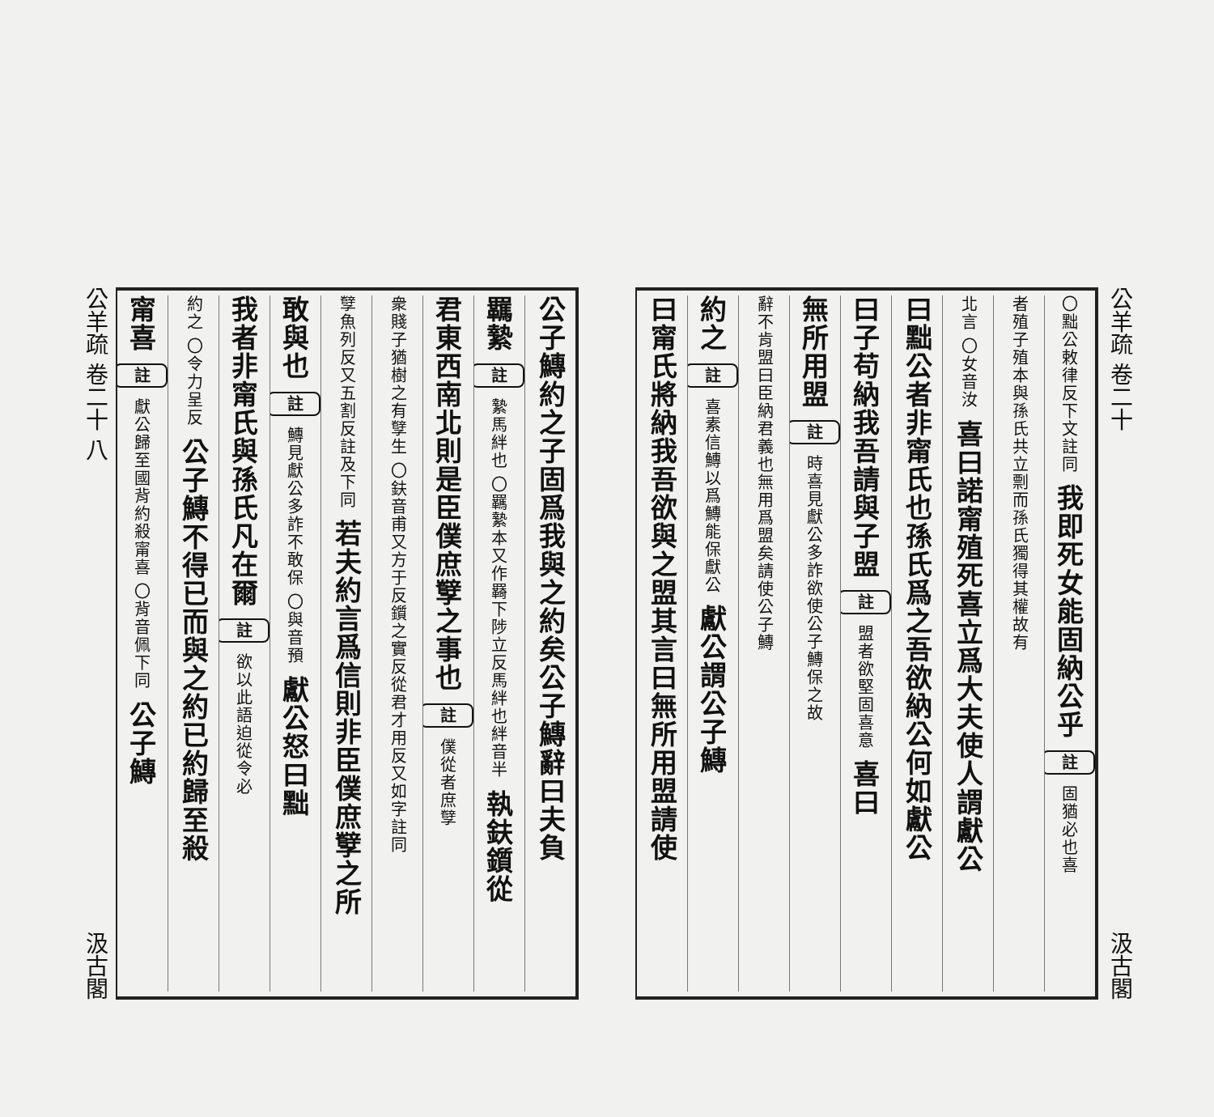公羊疏 卷二十 汲古閣
〇黜公敕律反下文註同 我即死女能固納公乎 註 固猶必也喜
者殖子殖本與孫氏共立剽而孫氏獨得其權故有
北言 〇女音汝 喜曰諾甯殖死喜立爲大夫使人謂獻公
曰黜公者非甯氏也孫氏爲之吾欲納公何如獻公
曰子苟納我吾請與子盟 註 盟者欲堅固喜意 喜曰
無所用盟 註 時喜見獻公多詐欲使公子鱄保之故
辭不肯盟曰臣納君義也無用爲盟矣請使公子鱄
約之 註 喜素信鱄以爲鱄能保獻公 獻公謂公子鱄
曰甯氏將納我吾欲與之盟其言曰無所用盟請使
公子鱄約之子固爲我與之約矣公子鱄辭曰夫負
羈縶 註 縶馬絆也 〇羈縶本又作羇下陟立反馬絆也絆音半 執鈇鑕從
君東西南北則是臣僕庶孼之事也 註 僕從者庶孼
衆賤子猶樹之有孼生 〇鈇音甫又方于反鑕之實反從君才用反又如字註同
孼魚列反又五割反註及下同 若夫約言爲信則非臣僕庶孼之所
敢與也 註 鱄見獻公多詐不敢保 〇與音預 獻公怒曰黜
我者非甯氏與孫氏凡在爾 註 欲以此語迫從令必
約之 〇令力呈反 公子鱄不得已而與之約已約歸至殺
甯喜 註 獻公歸至國背約殺甯喜 〇背音佩下同 公子鱄
公羊疏 卷二十 八 汲古閣